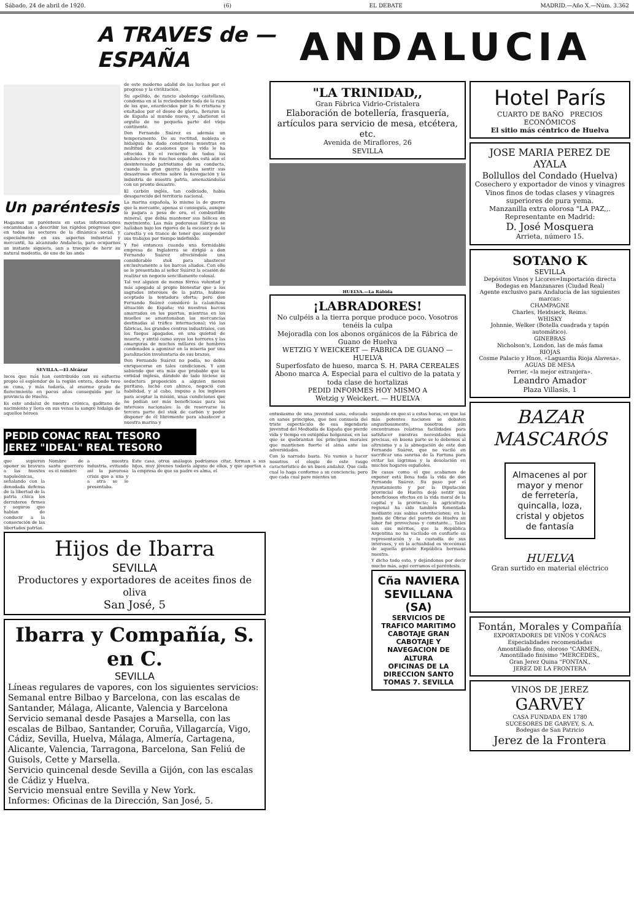Sábado, 24 de abril de 1920. (6) EL DEBATE MADRID.—Año X.—Núm. 3.362
A TRAVES de —ESPAÑA
ANDALUCIA
Un paréntesis
Hagamos un paréntesis en estas informaciones encaminadas a describir los rápidos progresos que en todos los sectores de la dinámica social, y especialmente en sus aspectos industrial y mercantil, ha alcanzado Andalucía, para ocuparnos un instante siquiera, aun a trueque de herir su natural modestia, de uno de los anda
SEVILLA.—El Alcázar
luces que más han contribuído con su esfuerzo propio el esplendor de la región entera, donde tuvo su cuna, y más todavía, al enorme grado de florecimiento en pocos años conseguido por la provincia de Huelva.
Es este andaluz de nuestra crónica, gaditano de nacimiento y lleva en sus venas la sangre hidalga de aquellos héroes
de este moderno adalid de las luchas por el progreso y la civilización.
Su apellido, de rancio abolengo castellano, condensa en sí la reciedumbre toda de la raza de los que, enardecidos por la fe cristiana y exaltados por el deseo de gloria, llevaron la de España al mundo nuevo, y abatieron el orgullo de no pequeña parte del viejo continente.
Don Fernando Suárez es además un temperamento. De su rectitud, nobleza e hidalguía ha dado constantes muestras en multitud de ocasiones que la vida le ha ofrecido. En el recuerdo de todos los andaluces y de muchos españoles está aún el desinteresado patriotismo de su conducta, cuando la gran guerra dejaba sentir sus desastrosos efectos sobre la navegación y la industria de nuestra patria, amenazándolas con un pronto desastre.
El carbón inglés, tan codiciado, había desaparecido del territorio nacional.
La marina española, lo mismo la de guerra que la mercante, apenas si conseguía, aunque lo pagara a peso de oro, el combustible mineral, que debía mantener sus hélices en movimiento. Las más poderosas fábricas se hallaban bajo los rigores de la escasez y de la carestía y en trance de tener que suspender sus trabajos por tiempo indefinido.
Y fué entonces cuando una formidable empresa de Inglaterra se dirigió a don Fernando Suárez ofreciéndole una considerable stok para abastecer exclusivamente a los barcos aliados. Con ello se le presentaba al señor Suárez la ocasión de realizar un negocio sencillamente colosal.
Tal vez alguien de menos férrea voluntad y más apegado al propio bienestar que a los sagrados intereses de la patria, hubiese aceptado la tentadora oferta; pero don Fernando Suárez consideró la calamitosa situación de España; vió nuestros barcos amarrados en los puertos, mientras en los muelles se amontonaban las mercancías destinadas al tráfico internacional; vió las fábricas, los grandes centros industriales, con los fuegos apagados, en una quietud de muerte, y sintió como suyos los horrores y las amarguras de muchos millares de hombres condenados a agonizar en la miseria por una paralización involuntaria de sus brazos.
Don Fernando Suárez no podía, no debía enriquecerse en tales condiciones. Y aun sabiendo que era más que probable que la entidad inglesa, dándole de lado hiciese su seductora proposición a alguien menos puritano, luchó con ahinco, negoció con habilidad, y al cabo, impuso a los ingleses para aceptar la misión, unas condiciones que no podían ser más beneficiosas para los intereses nacionales: la de reservarse la tercera parte del stok de carbón y poder disponer de él libremente para abastecer a nuestra marina y
PEDID CONAC REAL TESORO
JEREZ "IDEAL" REAL TESORO
que supieron oponer su bravura a las huestes napoleónicas, señalando con la denodada defensa de la libertad de la patria chica los derroteros firmes y seguros que habían de conducir a la consecución de las libertades patrias.
Nombre de santo guerrero es el nombre
a nuestra industria, evitando así la pavorosa crisis que a una y a otra se le presentaba.
Este caso, otros análogos podríamos citar, forman a sus hijos, muy jóvenes todavía alguno de ellos, y que aportan a la empresa de que su padre es alma, el
Hijos de Ibarra
SEVILLA
Productores y exportadores de aceites finos de oliva
San José, 5
Ibarra y Compañía, S. en C.
SEVILLA
Líneas regulares de vapores, con los siguientes servicios:
Semanal entre Bilbao y Barcelona, con las escalas de Santander, Málaga, Alicante, Valencia y Barcelona
Servicio semanal desde Pasajes a Marsella, con las escalas de Bilbao, Santander, Coruña, Villagarcía, Vigo, Cádiz, Sevilla, Huelva, Málaga, Almería, Cartagena, Alicante, Valencia, Tarragona, Barcelona, San Feliú de Guisols, Cette y Marsella.
Servicio quincenal desde Sevilla a Gijón, con las escalas de Cádiz y Huelva.
Servicio mensual entre Sevilla y New York.
Informes: Oficinas de la Dirección, San José, 5.
"LA TRINIDAD,,
Gran Fábrica Vidrio-Cristalera
Elaboración de botellería, frasquería, artículos para servicio de mesa, etcétera, etc.
Avenida de Miraflores, 26
SEVILLA
HUELVA.—La Rábida
¡LABRADORES!
No culpéis a la tierra porque produce poco. Vosotros tenéis la culpa
Mejoradla con los abonos orgánicos de la Fábrica de Guano de Huelva
WETZIG Y WEICKERT — FABRICA DE GUANO — HUELVA
Superfosfato de hueso, marca S. H. PARA CEREALES
Abono marca A. Especial para el cultivo de la patata y toda clase de hortalizas
PEDID INFORMES HOY MISMO A
Wetzig y Weickert. — HUELVA
entusiasmo de una juventud sana, educada en sanos principios, que nos consuela del triste espectáculo de esa legendaria juventud del Mediodía de España que pierde vida y tiempo en estúpidas holganzas, en las que se quebrantan los principios morales que mantienen fuerte el alma ante las adversidades.
Con lo narrado basta. No vamos a hacer nosotros el elogio de este rasgo característico de un buen andaluz. Que cada cual lo haga conforme a su conciencia; pero que cada cual pare mientes un
segundo en que si a estas horas, en que las más potentes naciones se debaten angustiosamente, nosotros aún encontramos relativas facilidades para satisfacer nuestras necesidades más precisas, en buena parte se lo debemos al altruismo y a la abnegación de este don Fernando Suárez, que no vaciló en sacrificar una sonrisa de la Fortuna para evitar las lágrimas y la desolación en muchos hogares españoles.
De casos como el que acabamos de exponer está llena toda la vida de don Fernando Suárez. Su paso por el Ayuntamiento y por la Diputación provincial de Huelva dejó sentir sus beneficiosos efectos en la vida moral de la capital y la provincia; la agricultura regional ha sido también fomentada mediante sus sabias orientaciones; en la Junta de Obras del puerto de Huelva su labor fué provechosa y constante... Tales son sus méritos, que la República Argentina no ha vacilado en confiarle su representación y la custodia de sus intereses, y en la actualidad es vicecónsul de aquella grande República hermana nuestra.
Y dicho todo esto, y dejándonos por decir mucho más, aquí cerramos el paréntesis.
Cña NAVIERA SEVILLANA (SA)
SERVICIOS DE TRAFICO MARITIMO CABOTAJE GRAN CABOTAJE Y NAVEGACION DE ALTURA
OFICINAS DE LA DIRECCION SANTO TOMAS 7. SEVILLA
Hotel París
CUARTO DE BAÑO PRECIOS ECONÓMICOS
El sitio más céntrico de Huelva
JOSE MARIA PEREZ DE AYALA
Bollullos del Condado (Huelva)
Cosechero y exportador de vinos y vinagres Vinos finos de todas clases y vinagres superiores de pura yema.
Manzanilla extra olorosa "LA PAZ,,.
Representante en Madrid:
D. José Mosquera
Arrieta, número 15.
SOTANO K
SEVILLA
Depósitos Vinos y Licores=Importación directa
Bodegas en Manzanares (Ciudad Real)
Agente exclusivo para Andalucía de las siguientes marcas:
CHAMPAGNE
Charles, Heidsieck, Reims.
WHISKY
Johnnie, Welker (Botella cuadrada y tapón automático).
GINEBRAS
Nicholson's, London, las de más fama
RIOJAS
Cosme Palacio y Hnos, «Laguardia Rioja Alavesa».
AGUAS DE MESA
Perrier, «la mejor extranjera».
Leandro Amador
Plaza Villasis, 1
BAZAR MASCARÓS
Almacenes al por mayor y menor de ferretería, quincalla, loza, cristal y objetos de fantasía
HUELVA
Gran surtido en material eléctrico
Fontán, Morales y Compañía
EXPORTADORES DE VINOS Y COÑACS
Especialidades recomendadas
Amontillado fino, oloroso "CARMEN,,
Amontillado finísimo "MERCEDES,,
Gran Jerez Quina "FONTAN,,
JEREZ DE LA FRONTERA
VINOS DE JEREZ
GARVEY
CASA FUNDADA EN 1780
SUCESORES DE GARVEY, S. A.
Bodegas de San Patricio
Jerez de la Frontera